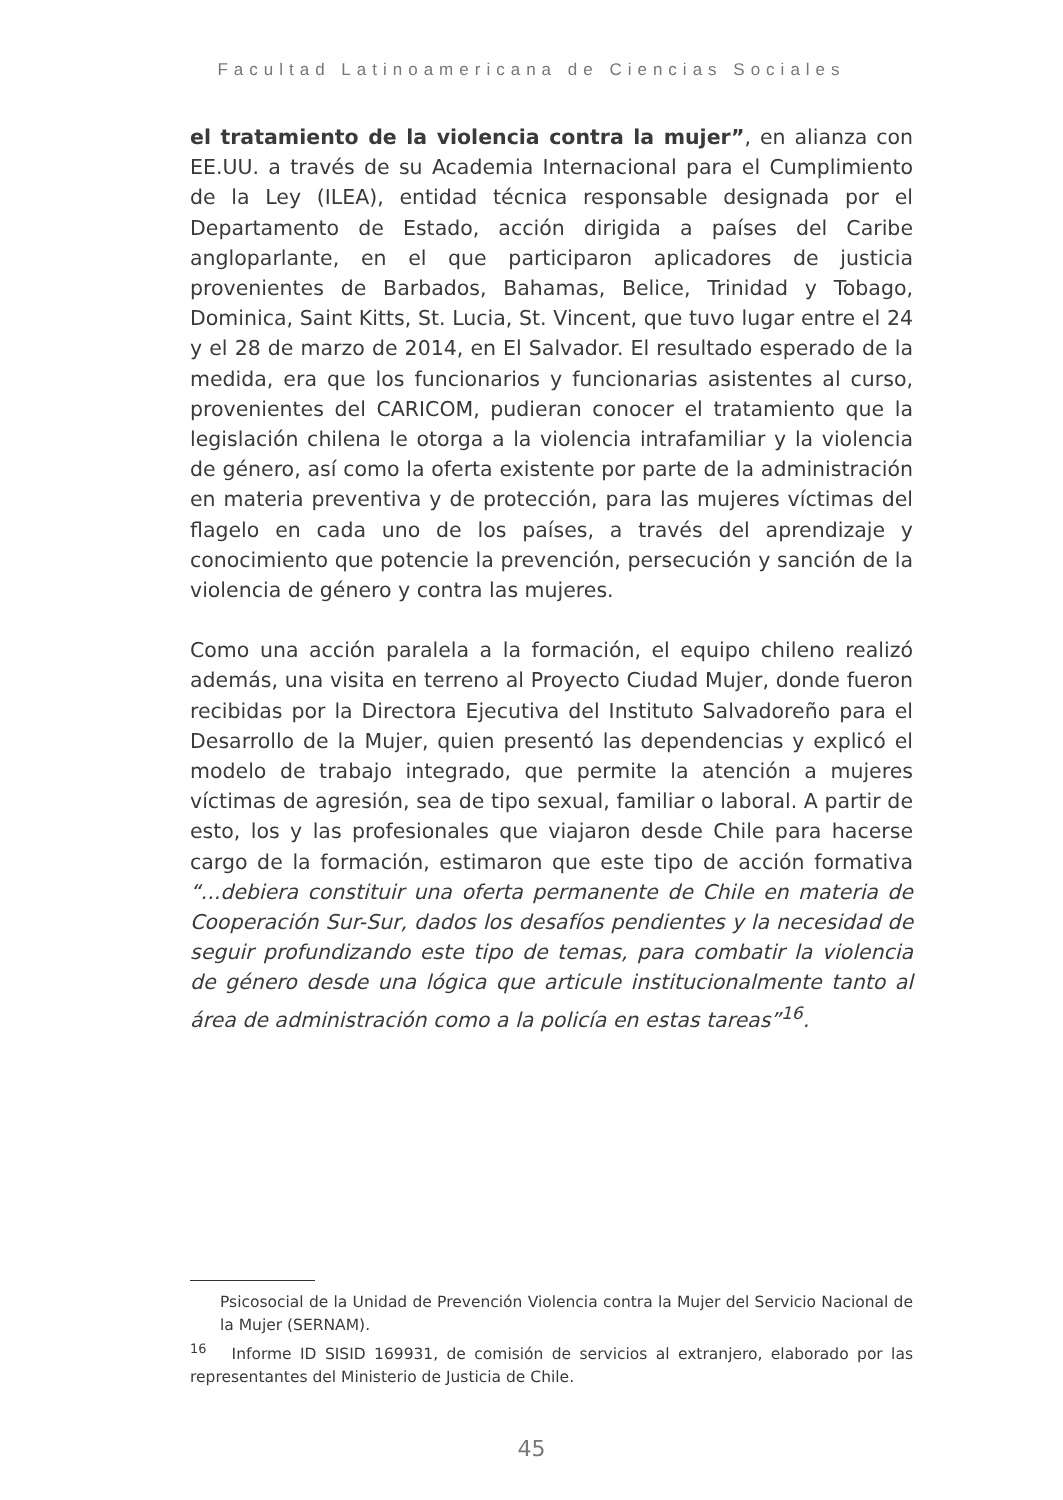Facultad Latinoamericana de Ciencias Sociales
el tratamiento de la violencia contra la mujer”, en alianza con EE.UU. a través de su Academia Internacional para el Cumplimiento de la Ley (ILEA), entidad técnica responsable designada por el Departamento de Estado, acción dirigida a países del Caribe angloparlante, en el que participaron aplicadores de justicia provenientes de Barbados, Bahamas, Belice, Trinidad y Tobago, Dominica, Saint Kitts, St. Lucia, St. Vincent, que tuvo lugar entre el 24 y el 28 de marzo de 2014, en El Salvador. El resultado esperado de la medida, era que los funcionarios y funcionarias asistentes al curso, provenientes del CARICOM, pudieran conocer el tratamiento que la legislación chilena le otorga a la violencia intrafamiliar y la violencia de género, así como la oferta existente por parte de la administración en materia preventiva y de protección, para las mujeres víctimas del flagelo en cada uno de los países, a través del aprendizaje y conocimiento que potencie la prevención, persecución y sanción de la violencia de género y contra las mujeres.
Como una acción paralela a la formación, el equipo chileno realizó además, una visita en terreno al Proyecto Ciudad Mujer, donde fueron recibidas por la Directora Ejecutiva del Instituto Salvadoreño para el Desarrollo de la Mujer, quien presentó las dependencias y explicó el modelo de trabajo integrado, que permite la atención a mujeres víctimas de agresión, sea de tipo sexual, familiar o laboral. A partir de esto, los y las profesionales que viajaron desde Chile para hacerse cargo de la formación, estimaron que este tipo de acción formativa “...debiera constituir una oferta permanente de Chile en materia de Cooperación Sur-Sur, dados los desafíos pendientes y la necesidad de seguir profundizando este tipo de temas, para combatir la violencia de género desde una lógica que articule institucionalmente tanto al área de administración como a la policía en estas tareas”<sup>16</sup>.
Psicosocial de la Unidad de Prevención Violencia contra la Mujer del Servicio Nacional de la Mujer (SERNAM).
<sup>16</sup> Informe ID SISID 169931, de comisión de servicios al extranjero, elaborado por las representantes del Ministerio de Justicia de Chile.
45